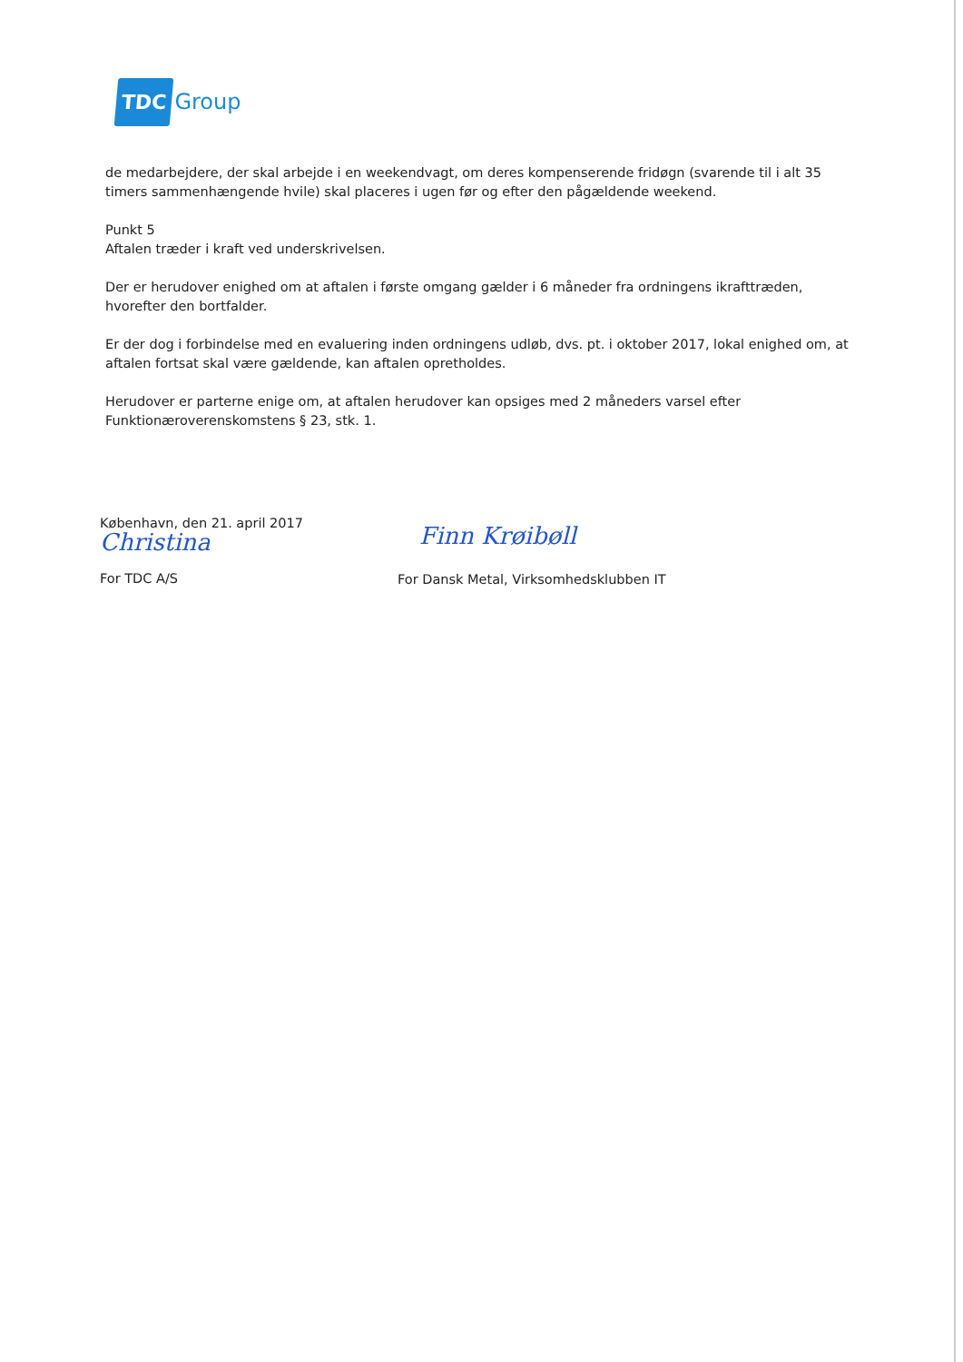TDC Group
de medarbejdere, der skal arbejde i en weekendvagt, om deres kompenserende fridøgn (svarende til i alt 35 timers sammenhængende hvile) skal placeres i ugen før og efter den pågældende weekend.
Punkt 5
Aftalen træder i kraft ved underskrivelsen.
Der er herudover enighed om at aftalen i første omgang gælder i 6 måneder fra ordningens ikrafttræden, hvorefter den bortfalder.
Er der dog i forbindelse med en evaluering inden ordningens udløb, dvs. pt. i oktober 2017, lokal enighed om, at aftalen fortsat skal være gældende, kan aftalen opretholdes.
Herudover er parterne enige om, at aftalen herudover kan opsiges med 2 måneders varsel efter Funktionæroverenskomstens § 23, stk. 1.
København, den 21. april 2017
Christina
For TDC A/S
Finn Krøibøll
For Dansk Metal, Virksomhedsklubben IT